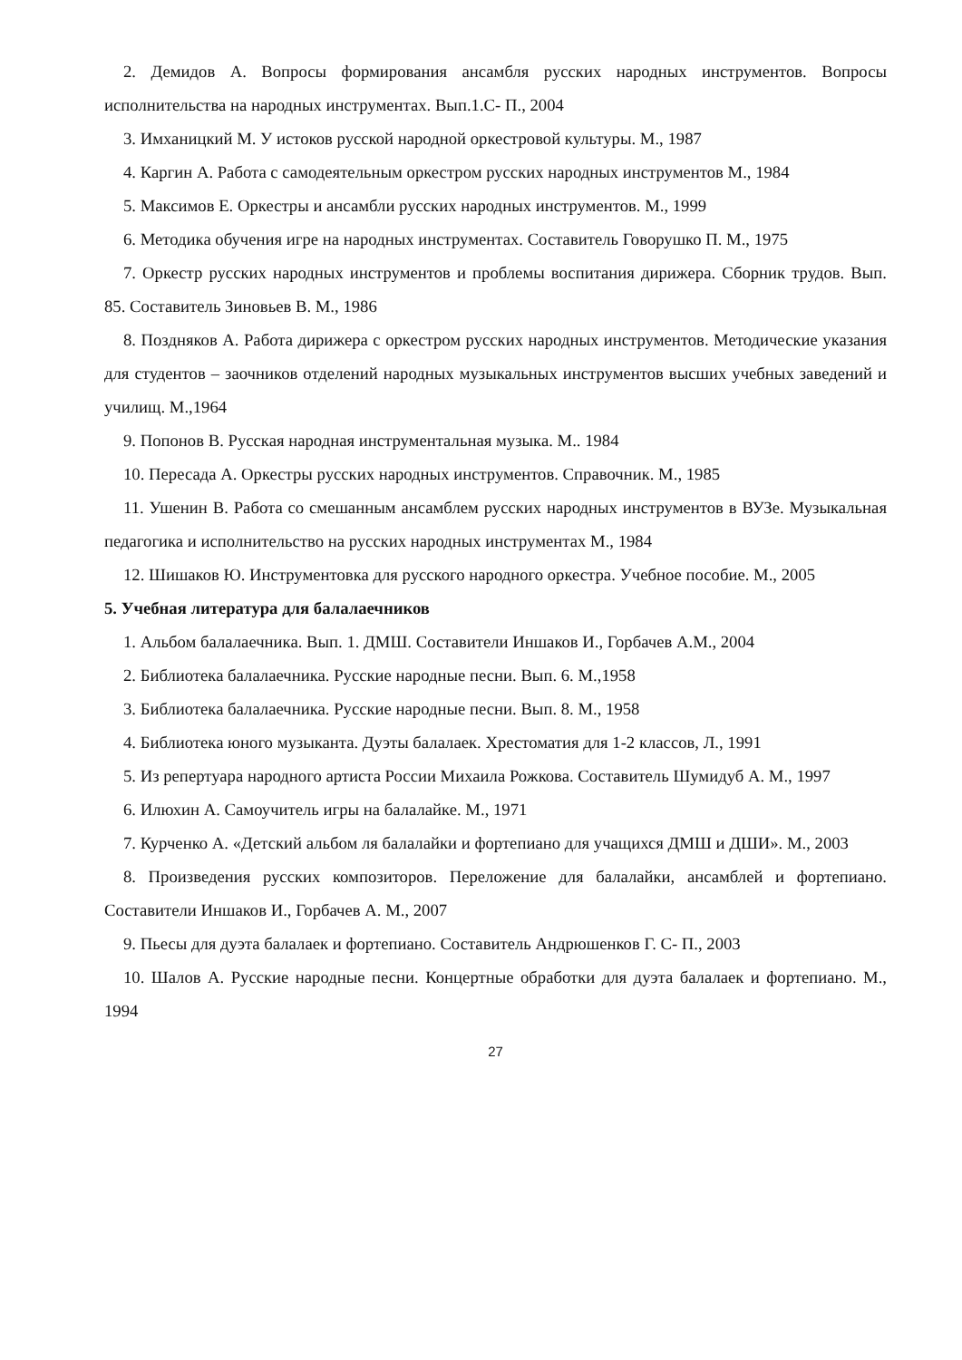2. Демидов А. Вопросы формирования ансамбля русских народных инструментов. Вопросы исполнительства на народных инструментах. Вып.1.С- П., 2004
3. Имханицкий М. У истоков русской народной оркестровой культуры. М., 1987
4. Каргин А. Работа с самодеятельным оркестром русских народных инструментов М., 1984
5. Максимов Е. Оркестры и ансамбли русских народных инструментов. М., 1999
6. Методика обучения игре на народных инструментах. Составитель Говорушко П. М., 1975
7. Оркестр русских народных инструментов и проблемы воспитания дирижера. Сборник трудов. Вып. 85. Составитель Зиновьев В. М., 1986
8. Поздняков А. Работа дирижера с оркестром русских народных инструментов. Методические указания для студентов – заочников отделений народных музыкальных инструментов высших учебных заведений и училищ. М.,1964
9. Попонов В. Русская народная инструментальная музыка. М.. 1984
10. Пересада А. Оркестры русских народных инструментов. Справочник. М., 1985
11. Ушенин В. Работа со смешанным ансамблем русских народных инструментов в ВУЗе. Музыкальная педагогика и исполнительство на русских народных инструментах М., 1984
12. Шишаков Ю. Инструментовка для русского народного оркестра. Учебное пособие. М., 2005
5. Учебная литература для балалаечников
1. Альбом балалаечника. Вып. 1. ДМШ. Составители Иншаков И., Горбачев А.М., 2004
2. Библиотека балалаечника. Русские народные песни. Вып. 6. М.,1958
3. Библиотека балалаечника. Русские народные песни. Вып. 8. М., 1958
4. Библиотека юного музыканта. Дуэты балалаек. Хрестоматия для 1-2 классов, Л., 1991
5. Из репертуара народного артиста России Михаила Рожкова. Составитель Шумидуб А. М., 1997
6. Илюхин А. Самоучитель игры на балалайке. М., 1971
7. Курченко А. «Детский альбом ля балалайки и фортепиано для учащихся ДМШ и ДШИ». М., 2003
8. Произведения русских композиторов. Переложение для балалайки, ансамблей и фортепиано. Составители Иншаков И., Горбачев А. М., 2007
9. Пьесы для дуэта балалаек и фортепиано. Составитель Андрюшенков Г. С- П., 2003
10. Шалов А. Русские народные песни. Концертные обработки для дуэта балалаек и фортепиано. М., 1994
27